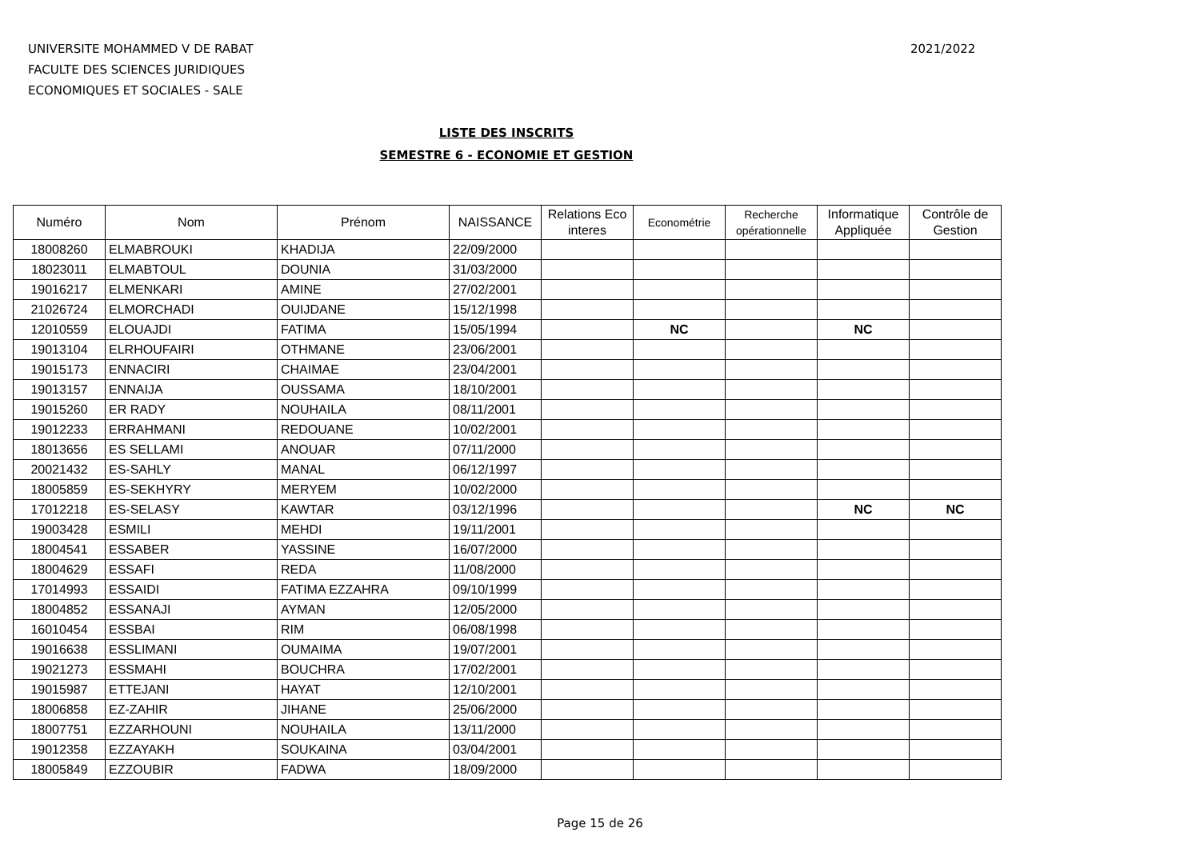UNIVERSITE MOHAMMED V DE RABAT
FACULTE DES SCIENCES JURIDIQUES
ECONOMIQUES ET SOCIALES - SALE
2021/2022
LISTE DES INSCRITS
SEMESTRE 6 - ECONOMIE ET GESTION
| Numéro | Nom | Prénom | NAISSANCE | Relations Eco interes | Econométrie | Recherche opérationnelle | Informatique Appliquée | Contrôle de Gestion |
| --- | --- | --- | --- | --- | --- | --- | --- | --- |
| 18008260 | ELMABROUKI | KHADIJA | 22/09/2000 | | | | | |
| 18023011 | ELMABTOUL | DOUNIA | 31/03/2000 | | | | | |
| 19016217 | ELMENKARI | AMINE | 27/02/2001 | | | | | |
| 21026724 | ELMORCHADI | OUIJDANE | 15/12/1998 | | | | | |
| 12010559 | ELOUAJDI | FATIMA | 15/05/1994 | | NC | | NC | |
| 19013104 | ELRHOUFAIRI | OTHMANE | 23/06/2001 | | | | | |
| 19015173 | ENNACIRI | CHAIMAE | 23/04/2001 | | | | | |
| 19013157 | ENNAIJA | OUSSAMA | 18/10/2001 | | | | | |
| 19015260 | ER RADY | NOUHAILA | 08/11/2001 | | | | | |
| 19012233 | ERRAHMANI | REDOUANE | 10/02/2001 | | | | | |
| 18013656 | ES SELLAMI | ANOUAR | 07/11/2000 | | | | | |
| 20021432 | ES-SAHLY | MANAL | 06/12/1997 | | | | | |
| 18005859 | ES-SEKHYRY | MERYEM | 10/02/2000 | | | | | |
| 17012218 | ES-SELASY | KAWTAR | 03/12/1996 | | | | NC | NC |
| 19003428 | ESMILI | MEHDI | 19/11/2001 | | | | | |
| 18004541 | ESSABER | YASSINE | 16/07/2000 | | | | | |
| 18004629 | ESSAFI | REDA | 11/08/2000 | | | | | |
| 17014993 | ESSAIDI | FATIMA EZZAHRA | 09/10/1999 | | | | | |
| 18004852 | ESSANAJI | AYMAN | 12/05/2000 | | | | | |
| 16010454 | ESSBAI | RIM | 06/08/1998 | | | | | |
| 19016638 | ESSLIMANI | OUMAIMA | 19/07/2001 | | | | | |
| 19021273 | ESSMAHI | BOUCHRA | 17/02/2001 | | | | | |
| 19015987 | ETTEJANI | HAYAT | 12/10/2001 | | | | | |
| 18006858 | EZ-ZAHIR | JIHANE | 25/06/2000 | | | | | |
| 18007751 | EZZARHOUNI | NOUHAILA | 13/11/2000 | | | | | |
| 19012358 | EZZAYAKH | SOUKAINA | 03/04/2001 | | | | | |
| 18005849 | EZZOUBIR | FADWA | 18/09/2000 | | | | | |
Page 15 de 26